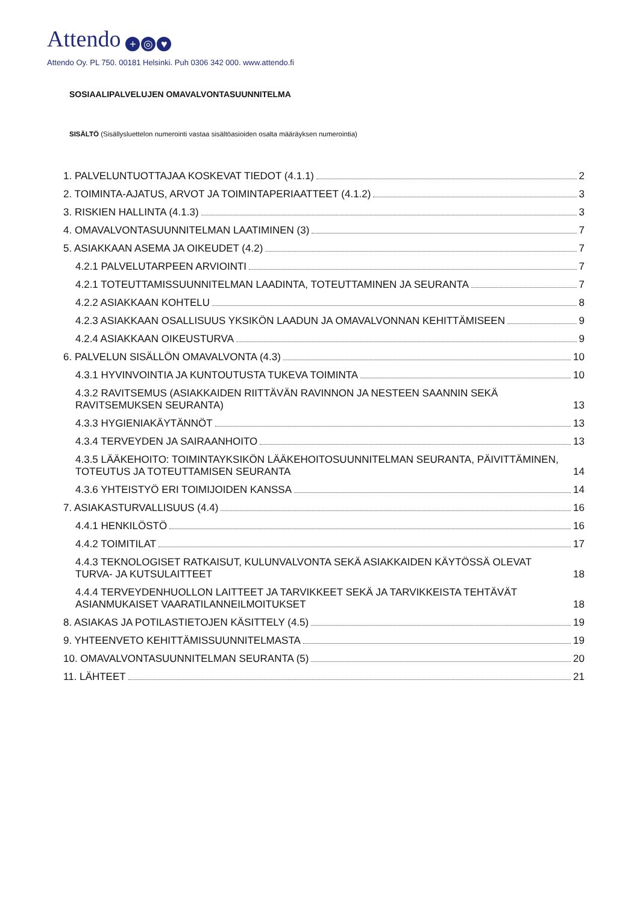Attendo + ◎ ♥
Attendo Oy. PL 750. 00181 Helsinki. Puh 0306 342 000. www.attendo.fi
SOSIAALIPALVELUJEN OMAVALVONTASUUNNITELMA
SISÄLTÖ (Sisällysluettelon numerointi vastaa sisältöasioiden osalta määräyksen numerointia)
1. PALVELUNTUOTTAJAA KOSKEVAT TIEDOT (4.1.1) 2
2. TOIMINTA-AJATUS, ARVOT JA TOIMINTAPERIAATTEET (4.1.2) 3
3. RISKIEN HALLINTA (4.1.3) 3
4. OMAVALVONTASUUNNITELMAN LAATIMINEN (3) 7
5. ASIAKKAAN ASEMA JA OIKEUDET (4.2) 7
4.2.1 PALVELUTARPEEN ARVIOINTI 7
4.2.1 TOTEUTTAMISSUUNNITELMAN LAADINTA, TOTEUTTAMINEN JA SEURANTA 7
4.2.2 ASIAKKAAN KOHTELU 8
4.2.3 ASIAKKAAN OSALLISUUS YKSIKÖN LAADUN JA OMAVALVONNAN KEHITTÄMISEEN 9
4.2.4 ASIAKKAAN OIKEUSTURVA 9
6. PALVELUN SISÄLLÖN OMAVALVONTA (4.3) 10
4.3.1 HYVINVOINTIA JA KUNTOUTUSTA TUKEVA TOIMINTA 10
4.3.2 RAVITSEMUS (ASIAKKAIDEN RIITTÄVÄN RAVINNON JA NESTEEN SAANNIN SEKÄ RAVITSEMUKSEN SEURANTA) 13
4.3.3 HYGIENIAKÄYTÄNNÖT 13
4.3.4 TERVEYDEN JA SAIRAANHOITO 13
4.3.5 LÄÄKEHOITO: TOIMINTAYKSIKÖN LÄÄKEHOITOSUUNNITELMAN SEURANTA, PÄIVITTÄMINEN, TOTEUTUS JA TOTEUTTAMISEN SEURANTA 14
4.3.6 YHTEISTYÖ ERI TOIMIJOIDEN KANSSA 14
7. ASIAKASTURVALLISUUS (4.4) 16
4.4.1 HENKILÖSTÖ 16
4.4.2 TOIMITILAT 17
4.4.3 TEKNOLOGISET RATKAISUT, KULUNVALVONTA SEKÄ ASIAKKAIDEN KÄYTÖSSÄ OLEVAT TURVA- JA KUTSULAITTEET 18
4.4.4 TERVEYDENHUOLLON LAITTEET JA TARVIKKEET SEKÄ JA TARVIKKEISTA TEHTÄVÄT ASIANMUKAISET VAARATILANNEILMOITUKSET 18
8. ASIAKAS JA POTILASTIETOJEN KÄSITTELY (4.5) 19
9. YHTEENVETO KEHITTÄMISSUUNNITELMASTA 19
10. OMAVALVONTASUUNNITELMAN SEURANTA (5) 20
11. LÄHTEET 21